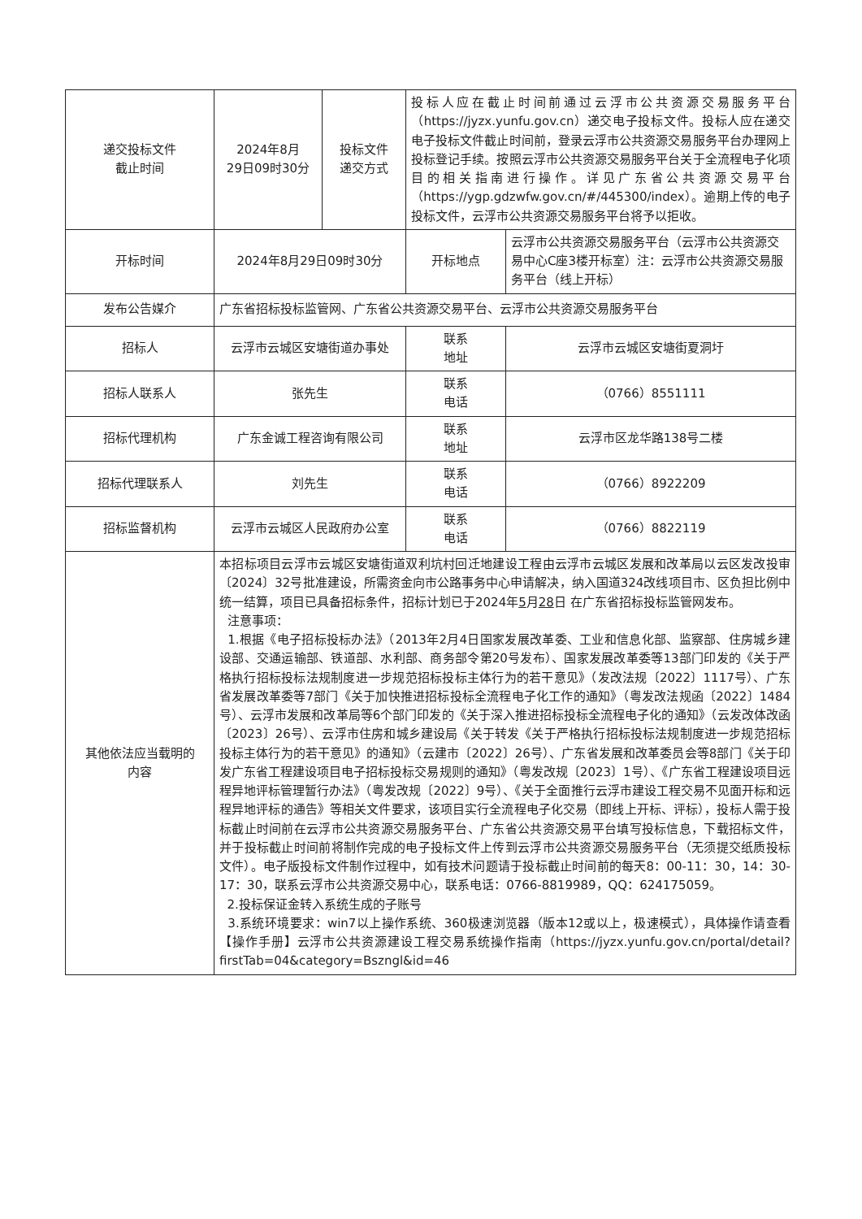| 递交投标文件 截止时间 | 2024年8月 29日09时30分 | 投标文件 递交方式 | 投标人应在截止时间前通过云浮市公共资源交易服务平台（https://jyzx.yunfu.gov.cn）递交电子投标文件。投标人应在递交电子投标文件截止时间前，登录云浮市公共资源交易服务平台办理网上投标登记手续。按照云浮市公共资源交易服务平台关于全流程电子化项目的相关指南进行操作。详见广东省公共资源交易平台（https://ygp.gdzwfw.gov.cn/#/445300/index）。逾期上传的电子投标文件，云浮市公共资源交易服务平台将予以拒收。 | |
| 开标时间 | 2024年8月29日09时30分 | | 开标地点 | 云浮市公共资源交易服务平台（云浮市公共资源交易中心C座3楼开标室）注：云浮市公共资源交易服务平台（线上开标） |
| 发布公告媒介 | 广东省招标投标监管网、广东省公共资源交易平台、云浮市公共资源交易服务平台 | | | |
| 招标人 | 云浮市云城区安塘街道办事处 | | 联系 地址 | 云浮市云城区安塘街夏洞圩 |
| 招标人联系人 | 张先生 | | 联系 电话 | （0766）8551111 |
| 招标代理机构 | 广东金诚工程咨询有限公司 | | 联系 地址 | 云浮市区龙华路138号二楼 |
| 招标代理联系人 | 刘先生 | | 联系 电话 | （0766）8922209 |
| 招标监督机构 | 云浮市云城区人民政府办公室 | | 联系 电话 | （0766）8822119 |
| 其他依法应当载明的 内容 | 本招标项目云浮市云城区安塘街道双利坑村回迁地建设工程由云浮市云城区发展和改革局以云区发改投审〔2024〕32号批准建设，所需资金向市公路事务中心申请解决，纳入国道324改线项目市、区负担比例中统一结算，项目已具备招标条件，招标计划已于2024年 5 月 28 日 在广东省招标投标监管网发布。 注意事项： 1.根据《电子招标投标办法》（2013年2月4日国家发展改革委、工业和信息化部、监察部、住房城乡建设部、交通运输部、铁道部、水利部、商务部令第20号发布）、国家发展改革委等13部门印发的《关于严格执行招标投标法规制度进一步规范招标投标主体行为的若干意见》（发改法规〔2022〕1117号）、广东省发展改革委等7部门《关于加快推进招标投标全流程电子化工作的通知》（粤发改法规函〔2022〕1484号）、云浮市发展和改革局等6个部门印发的《关于深入推进招标投标全流程电子化的通知》（云发改体改函〔2023〕26号）、云浮市住房和城乡建设局《关于转发《关于严格执行招标投标法规制度进一步规范招标投标主体行为的若干意见》的通知》（云建市〔2022〕26号）、广东省发展和改革委员会等8部门《关于印发广东省工程建设项目电子招标投标交易规则的通知》（粤发改规〔2023〕1号）、《广东省工程建设项目远程异地评标管理暂行办法》（粤发改规〔2022〕9号）、《关于全面推行云浮市建设工程交易不见面开标和远程异地评标的通告》等相关文件要求，该项目实行全流程电子化交易（即线上开标、评标），投标人需于投标截止时间前在云浮市公共资源交易服务平台、广东省公共资源交易平台填写投标信息，下载招标文件，并于投标截止时间前将制作完成的电子投标文件上传到云浮市公共资源交易服务平台（无须提交纸质投标文件）。电子版投标文件制作过程中，如有技术问题请于投标截止时间前的每天8：00-11：30，14：30-17：30，联系云浮市公共资源交易中心，联系电话：0766-8819989，QQ：624175059。 2.投标保证金转入系统生成的子账号 3.系统环境要求：win7以上操作系统、360极速浏览器（版本12或以上，极速模式），具体操作请查看【操作手册】云浮市公共资源建设工程交易系统操作指南（https://jyzx.yunfu.gov.cn/portal/detail?firstTab=04&category=Bszngl&id=46 | | | |